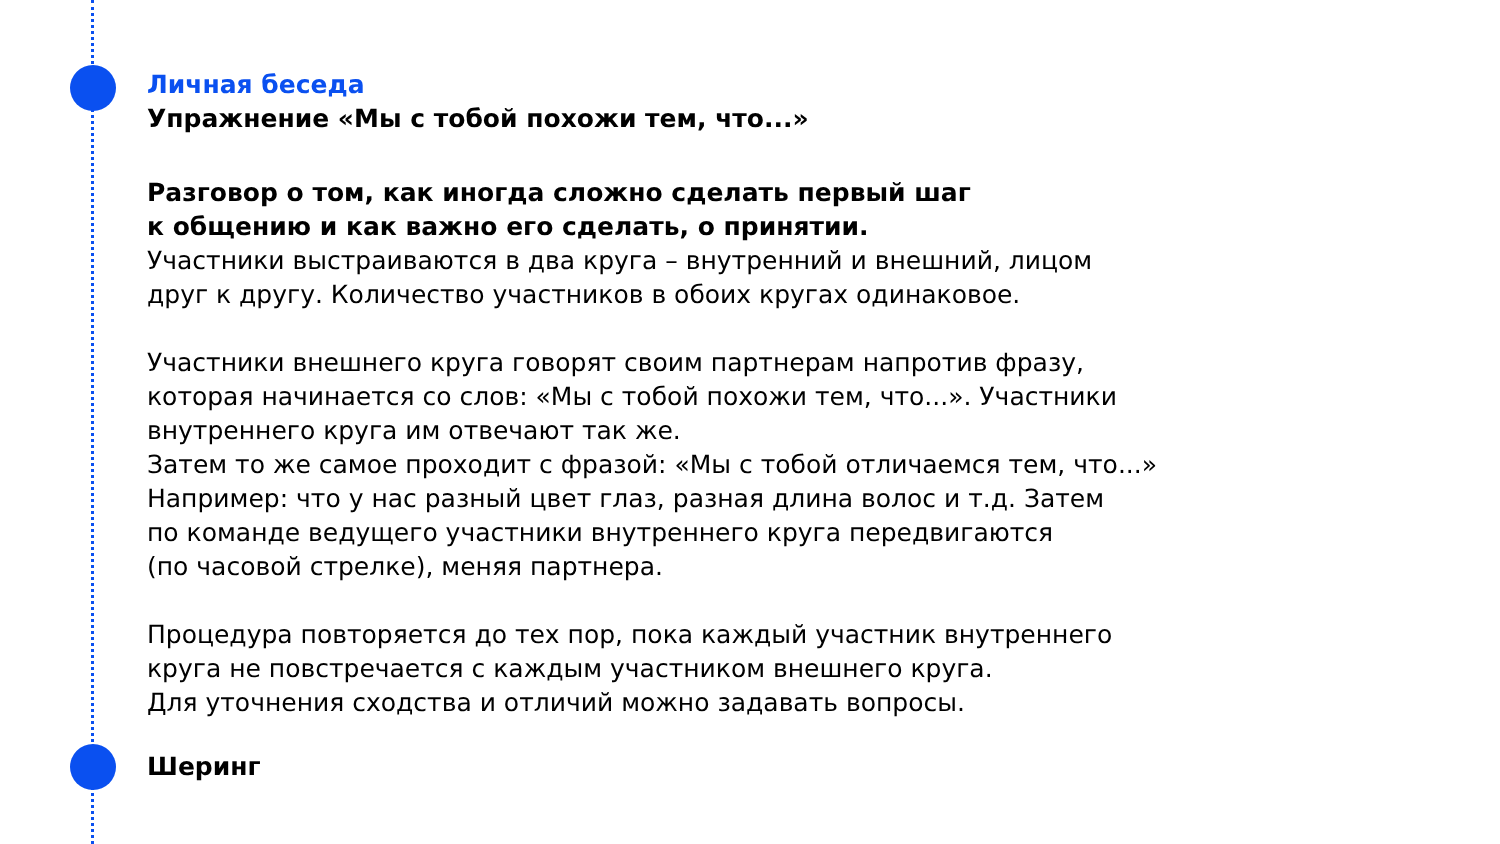Личная беседа
Упражнение «Мы с тобой похожи тем, что...»
Разговор о том, как иногда сложно сделать первый шаг
к общению и как важно его сделать, о принятии.
Участники выстраиваются в два круга – внутренний и внешний, лицом
друг к другу. Количество участников в обоих кругах одинаковое.
Участники внешнего круга говорят своим партнерам напротив фразу,
которая начинается со слов: «Мы с тобой похожи тем, что...». Участники
внутреннего круга им отвечают так же.
Затем то же самое проходит с фразой: «Мы с тобой отличаемся тем, что...»
Например: что у нас разный цвет глаз, разная длина волос и т.д. Затем
по команде ведущего участники внутреннего круга передвигаются
(по часовой стрелке), меняя партнера.
Процедура повторяется до тех пор, пока каждый участник внутреннего
круга не повстречается с каждым участником внешнего круга.
Для уточнения сходства и отличий можно задавать вопросы.
Шеринг